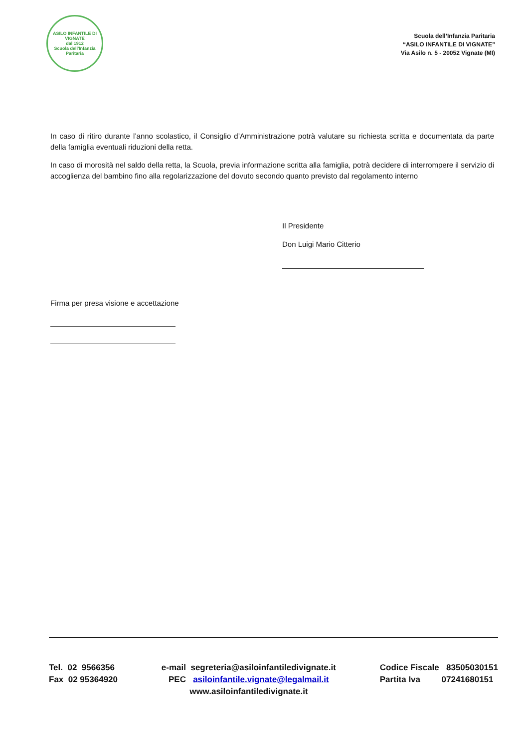ASILO INFANTILE DI VIGNATE
dal 1912
Scuola dell'Infanzia Paritaria
Scuola dell’Infanzia Paritaria
“ASILO INFANTILE DI VIGNATE”
Via Asilo n. 5 - 20052 Vignate (MI)
In caso di ritiro durante l’anno scolastico, il Consiglio d’Amministrazione potrà valutare su richiesta scritta e documentata da parte della famiglia eventuali riduzioni della retta.
In caso di morosità nel saldo della retta, la Scuola, previa informazione scritta alla famiglia, potrà decidere di interrompere il servizio di accoglienza del bambino fino alla regolarizzazione del dovuto secondo quanto previsto dal regolamento interno
Il Presidente
Don Luigi Mario Citterio
Firma per presa visione e accettazione
Tel. 02 9566356
Fax 02 95364920
e-mail segreteria@asiloinfantiledivignate.it
PEC asiloinfantile.vignate@legalmail.it
www.asiloinfantiledivignate.it
Codice Fiscale 83505030151
Partita Iva 07241680151